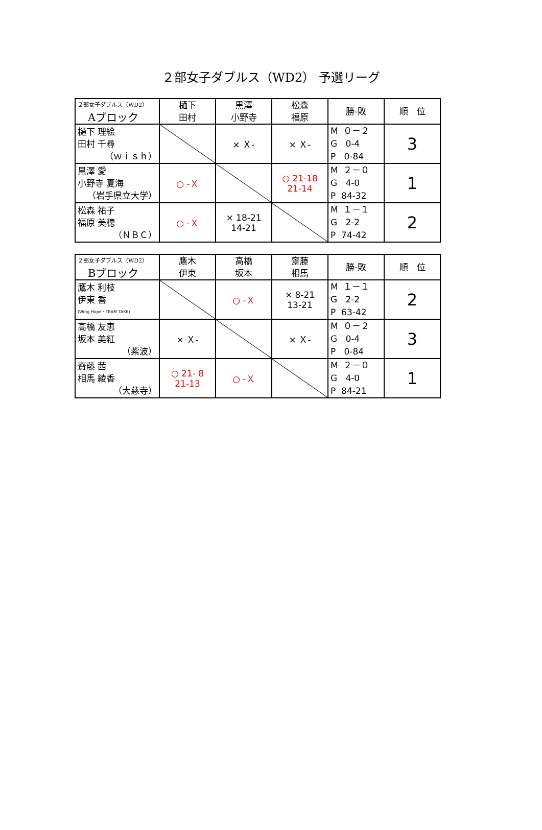２部女子ダブルス（WD2） 予選リーグ
| ２部女子ダブルス（WD2） Aブロック | 樋下 田村 | 黒澤 小野寺 | 松森 福原 | 勝-敗 | 順 位 |
| --- | --- | --- | --- | --- | --- |
| 樋下 理絵 田村 千尋 （ｗｉｓｈ） | | × Ｘ- | × Ｘ- | M ０－２ G 0-4 P 0-84 | 3 |
| 黒澤 愛 小野寺 夏海 （岩手県立大学） | ○ -Ｘ | | ○ 21-18 21-14 | M ２－０ G 4-0 P 84-32 | 1 |
| 松森 祐子 福原 美穂 （ＮＢＣ） | ○ -Ｘ | × 18-21 14-21 | | M １－１ G 2-2 P 74-42 | 2 |
| ２部女子ダブルス（WD2） Bブロック | 鷹木 伊東 | 高橋 坂本 | 齋藤 相馬 | 勝-敗 | 順 位 |
| --- | --- | --- | --- | --- | --- |
| 鷹木 利枝 伊東 香 (Wing Hope・TEAM TAKE) | | ○ -Ｘ | × 8-21 13-21 | M １－１ G 2-2 P 63-42 | 2 |
| 高橋 友恵 坂本 美紅 （紫波） | × Ｘ- | | × Ｘ- | M ０－２ G 0-4 P 0-84 | 3 |
| 齋藤 茜 相馬 綾香 （大慈寺） | ○ 21- 8 21-13 | ○ -Ｘ | | M ２－０ G 4-0 P 84-21 | 1 |